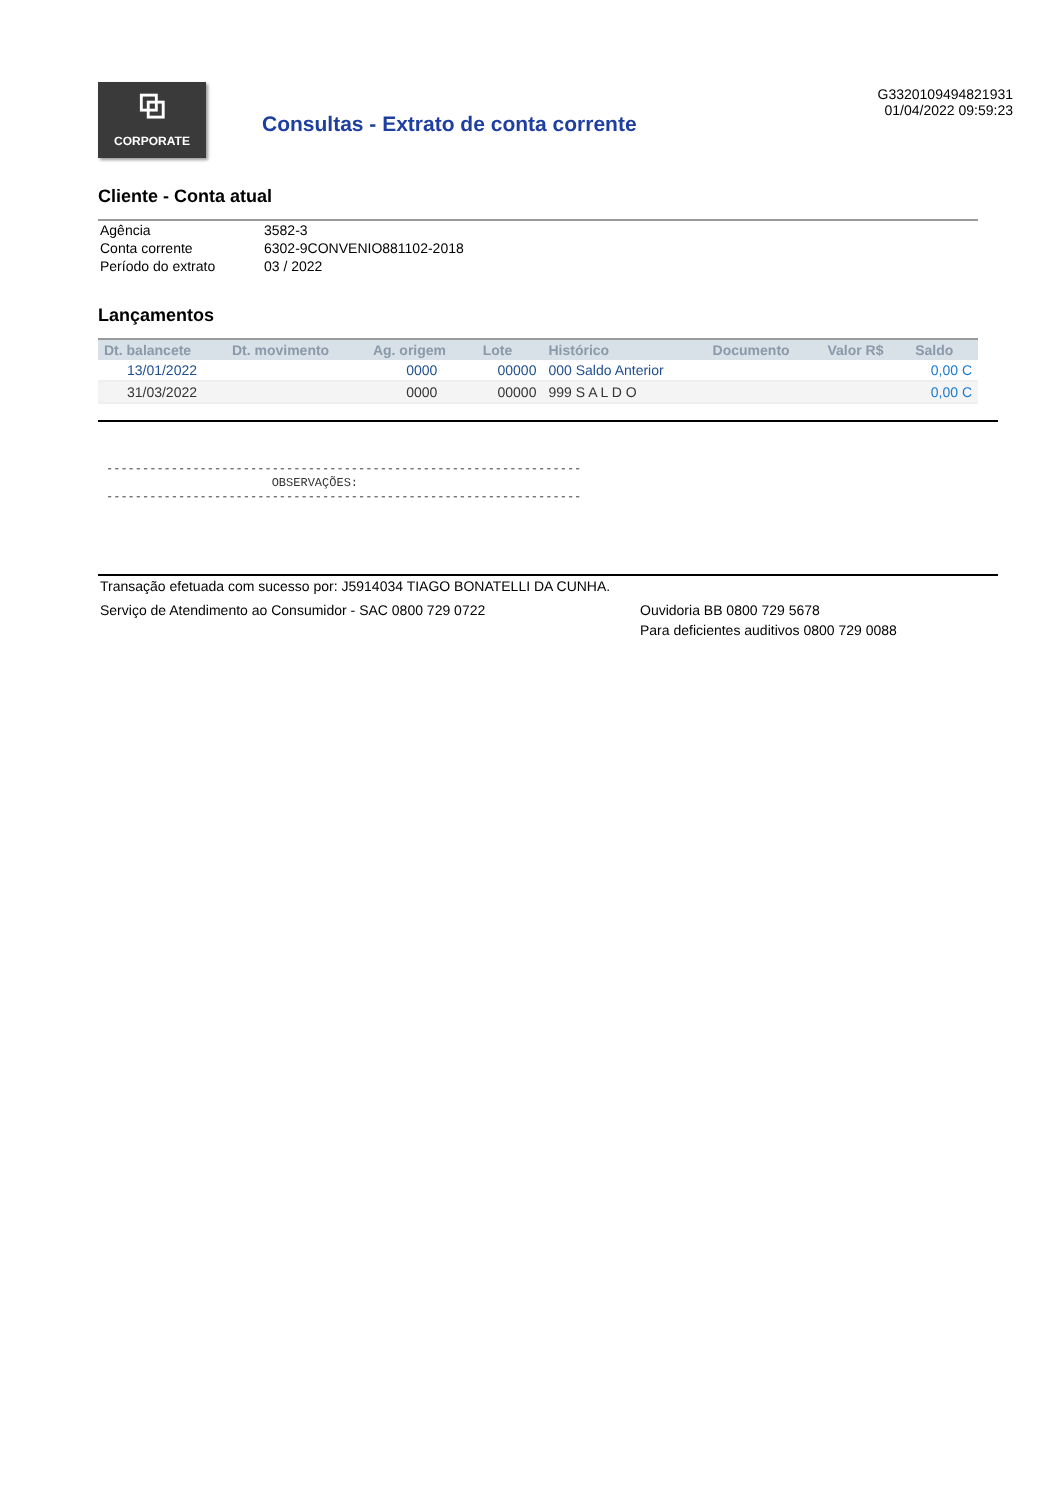⧉
CORPORATE
Consultas - Extrato de conta corrente
G3320109494821931
01/04/2022 09:59:23
Cliente - Conta atual
| Agência | 3582-3 |
| Conta corrente | 6302-9CONVENIO881102-2018 |
| Período do extrato | 03 / 2022 |
Lançamentos
| Dt. balancete | Dt. movimento | Ag. origem | Lote | Histórico | Documento | Valor R$ | Saldo |
| --- | --- | --- | --- | --- | --- | --- | --- |
| 13/01/2022 | | 0000 | 00000 | 000 Saldo Anterior | | | 0,00 C |
| 31/03/2022 | | 0000 | 00000 | 999 S A L D O | | | 0,00 C |
------------------------------------------------------------------
                       OBSERVAÇÕES:
------------------------------------------------------------------
Transação efetuada com sucesso por: J5914034 TIAGO BONATELLI DA CUNHA.
Serviço de Atendimento ao Consumidor - SAC 0800 729 0722 Ouvidoria BB 0800 729 5678
Para deficientes auditivos 0800 729 0088